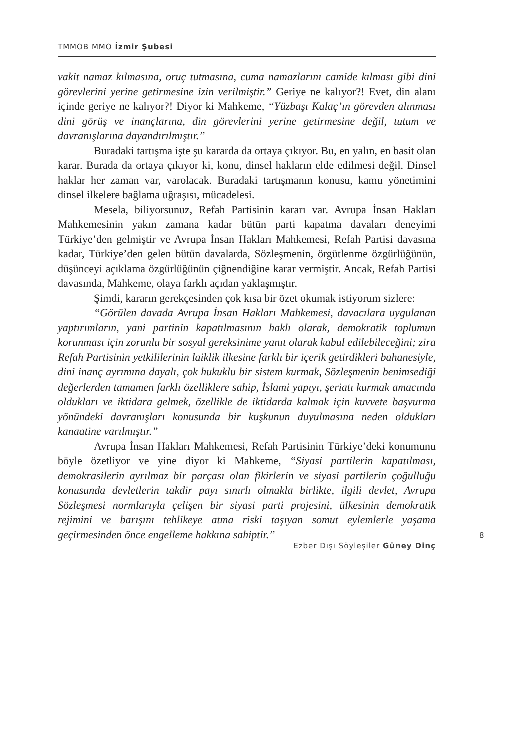TMMOB MMO İzmir Şubesi
vakit namaz kılmasına, oruç tutmasına, cuma namazlarını camide kılması gibi dini görevlerini yerine getirmesine izin verilmiştir.” Geriye ne kalıyor?! Evet, din alanı içinde geriye ne kalıyor?! Diyor ki Mahkeme, “Yüzbaşı Kalaç’ın görevden alınması dini görüş ve inançlarına, din görevlerini yerine getirmesine değil, tutum ve davranışlarına dayandırılmıştır.”
Buradaki tartışma işte şu kararda da ortaya çıkıyor. Bu, en yalın, en basit olan karar. Burada da ortaya çıkıyor ki, konu, dinsel hakların elde edilmesi değil. Dinsel haklar her zaman var, varolacak. Buradaki tartışmanın konusu, kamu yönetimini dinsel ilkelere bağlama uğraşısı, mücadelesi.
Mesela, biliyorsunuz, Refah Partisinin kararı var. Avrupa İnsan Hakları Mahkemesinin yakın zamana kadar bütün parti kapatma davaları deneyimi Türkiye’den gelmiştir ve Avrupa İnsan Hakları Mahkemesi, Refah Partisi davasına kadar, Türkiye’den gelen bütün davalarda, Sözleşmenin, örgütlenme özgürlüğünün, düşünceyi açıklama özgürlüğünün çiğnendiğine karar vermiştir. Ancak, Refah Partisi davasında, Mahkeme, olaya farklı açıdan yaklaşmıştır.
Şimdi, kararın gerekçesinden çok kısa bir özet okumak istiyorum sizlere:
“Görülen davada Avrupa İnsan Hakları Mahkemesi, davacılara uygulanan yaptırımların, yani partinin kapatılmasının haklı olarak, demokratik toplumun korunması için zorunlu bir sosyal gereksinime yanıt olarak kabul edilebileceğini; zira Refah Partisinin yetkililerinin laiklik ilkesine farklı bir içerik getirdikleri bahanesiyle, dini inanç ayrımına dayalı, çok hukuklu bir sistem kurmak, Sözleşmenin benimsediği değerlerden tamamen farklı özelliklere sahip, İslami yapıyı, şeriatı kurmak amacında oldukları ve iktidara gelmek, özellikle de iktidarda kalmak için kuvvete başvurma yönündeki davranışları konusunda bir kuşkunun duyulmasına neden oldukları kanaatine varılmıştır.”
Avrupa İnsan Hakları Mahkemesi, Refah Partisinin Türkiye’deki konumunu böyle özetliyor ve yine diyor ki Mahkeme, “Siyasi partilerin kapatılması, demokrasilerin ayrılmaz bir parçası olan fikirlerin ve siyasi partilerin çoğulluğu konusunda devletlerin takdir payı sınırlı olmakla birlikte, ilgili devlet, Avrupa Sözleşmesi normlarıyla çelişen bir siyasi parti projesini, ülkesinin demokratik rejimini ve barışını tehlikeye atma riski taşıyan somut eylemlerle yaşama geçirmesinden önce engelleme hakkına sahiptir.”
Ezber Dışı Söyleşiler Güney Dinç 8